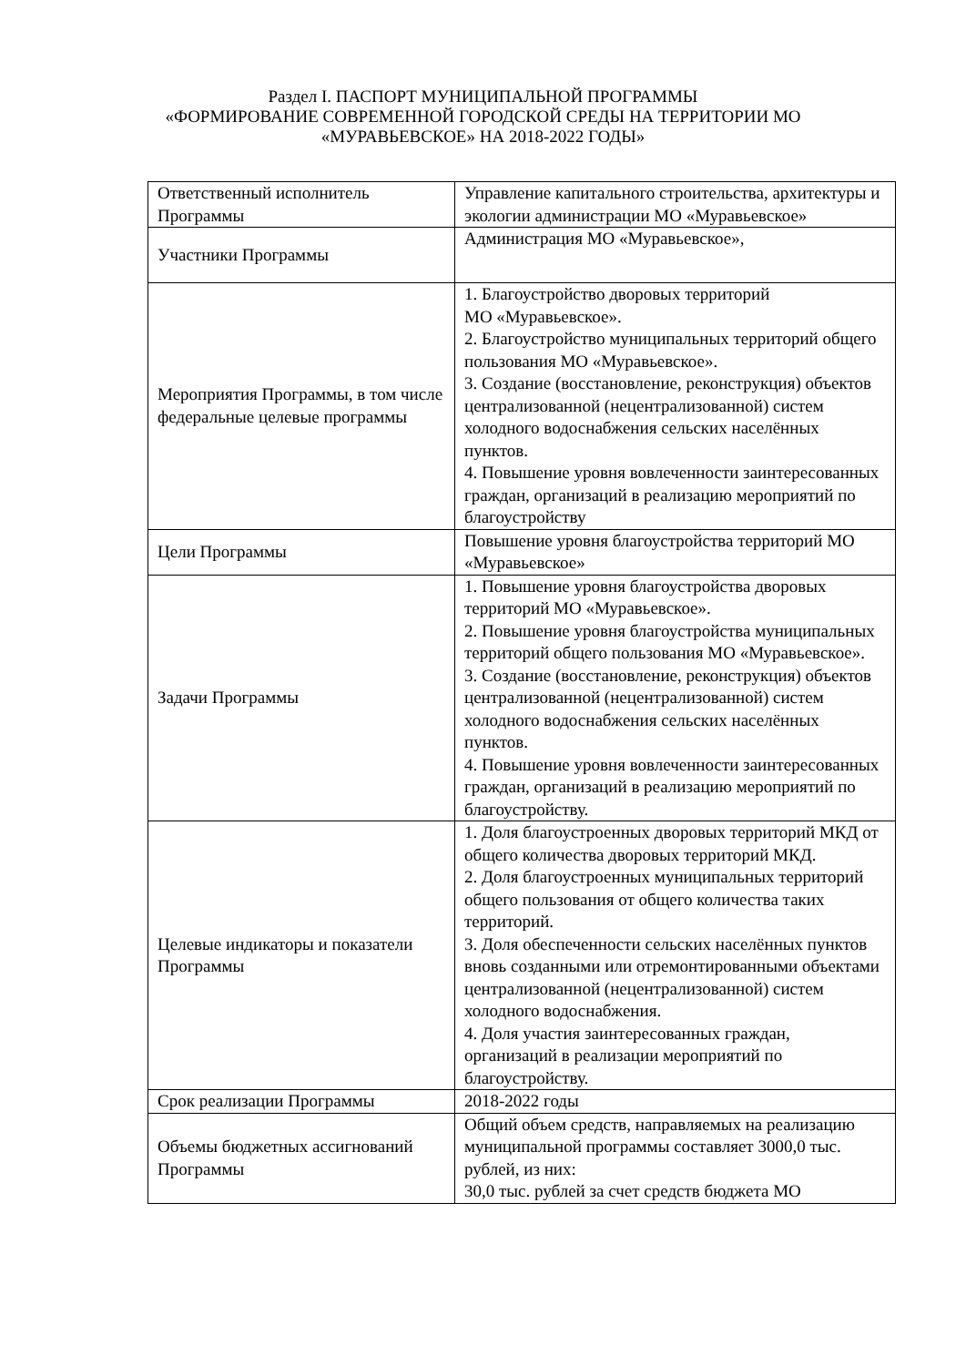Раздел I. ПАСПОРТ МУНИЦИПАЛЬНОЙ ПРОГРАММЫ
«ФОРМИРОВАНИЕ СОВРЕМЕННОЙ ГОРОДСКОЙ СРЕДЫ НА ТЕРРИТОРИИ МО
«МУРАВЬЕВСКОЕ» НА 2018-2022 ГОДЫ»
| Ответственный исполнитель Программы | Управление капитального строительства, архитектуры и экологии администрации МО «Муравьевское» |
| Участники Программы | Администрация МО «Муравьевское», |
| Мероприятия Программы, в том числе федеральные целевые программы | 1. Благоустройство дворовых территорий МО «Муравьевское». 2. Благоустройство муниципальных территорий общего пользования МО «Муравьевское». 3. Создание (восстановление, реконструкция) объектов централизованной (нецентрализованной) систем холодного водоснабжения сельских населённых пунктов. 4. Повышение уровня вовлеченности заинтересованных граждан, организаций в реализацию мероприятий по благоустройству |
| Цели Программы | Повышение уровня благоустройства территорий МО «Муравьевское» |
| Задачи Программы | 1. Повышение уровня благоустройства дворовых территорий МО «Муравьевское». 2. Повышение уровня благоустройства муниципальных территорий общего пользования МО «Муравьевское». 3. Создание (восстановление, реконструкция) объектов централизованной (нецентрализованной) систем холодного водоснабжения сельских населённых пунктов. 4. Повышение уровня вовлеченности заинтересованных граждан, организаций в реализацию мероприятий по благоустройству. |
| Целевые индикаторы и показатели Программы | 1. Доля благоустроенных дворовых территорий МКД от общего количества дворовых территорий МКД. 2. Доля благоустроенных муниципальных территорий общего пользования от общего количества таких территорий. 3. Доля обеспеченности сельских населённых пунктов вновь созданными или отремонтированными объектами централизованной (нецентрализованной) систем холодного водоснабжения. 4. Доля участия заинтересованных граждан, организаций в реализации мероприятий по благоустройству. |
| Срок реализации Программы | 2018-2022 годы |
| Объемы бюджетных ассигнований Программы | Общий объем средств, направляемых на реализацию муниципальной программы составляет 3000,0 тыс. рублей, из них: 30,0 тыс. рублей за счет средств бюджета МО |